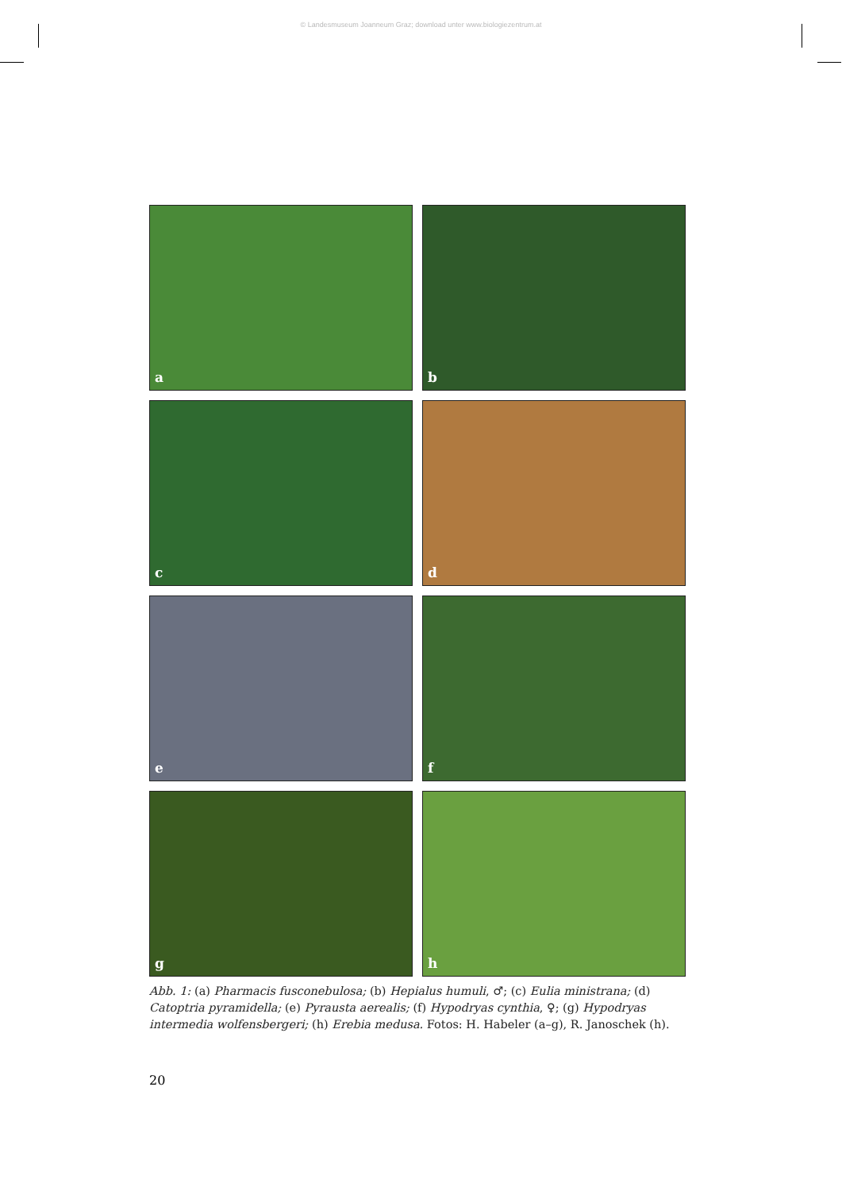© Landesmuseum Joanneum Graz; download unter www.biologiezentrum.at
a
b
c
d
e
f
g
h
Abb. 1: (a) Pharmacis fusconebulosa; (b) Hepialus humuli, ♂; (c) Eulia ministrana; (d) Catoptria pyramidella; (e) Pyrausta aerealis; (f) Hypodryas cynthia, ♀; (g) Hypodryas intermedia wolfensbergeri; (h) Erebia medusa. Fotos: H. Habeler (a–g), R. Janoschek (h).
20